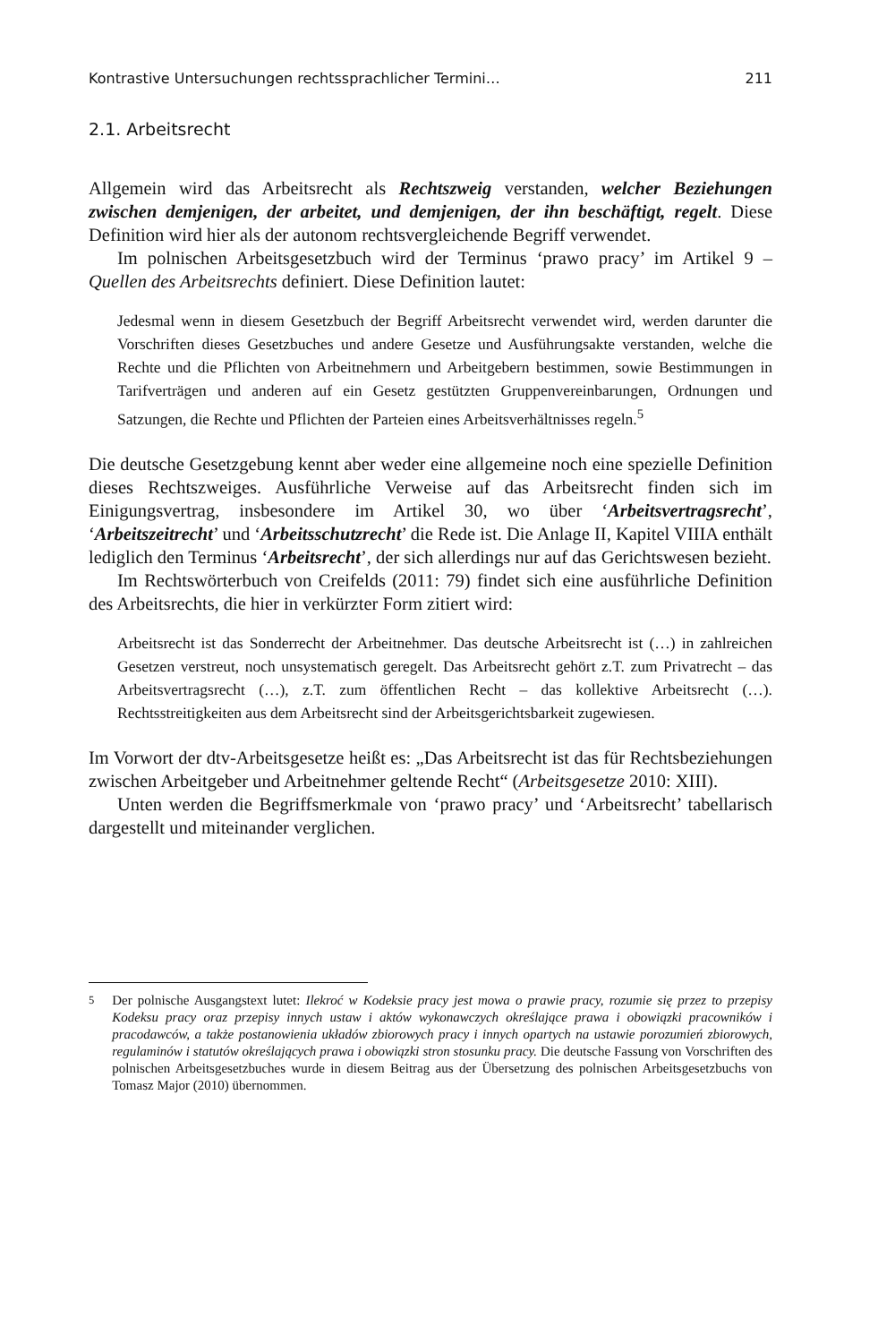Kontrastive Untersuchungen rechtssprachlicher Termini… 211
2.1. Arbeitsrecht
Allgemein wird das Arbeitsrecht als Rechtszweig verstanden, welcher Beziehungen zwischen demjenigen, der arbeitet, und demjenigen, der ihn beschäftigt, regelt. Diese Definition wird hier als der autonom rechtsvergleichende Begriff verwendet.
Im polnischen Arbeitsgesetzbuch wird der Terminus ‘prawo pracy’ im Artikel 9 – Quellen des Arbeitsrechts definiert. Diese Definition lautet:
Jedesmal wenn in diesem Gesetzbuch der Begriff Arbeitsrecht verwendet wird, werden darunter die Vorschriften dieses Gesetzbuches und andere Gesetze und Ausführungsakte verstanden, welche die Rechte und die Pflichten von Arbeitnehmern und Arbeitgebern bestimmen, sowie Bestimmungen in Tarifverträgen und anderen auf ein Gesetz gestützten Gruppenvereinbarungen, Ordnungen und Satzungen, die Rechte und Pflichten der Parteien eines Arbeitsverhältnisses regeln.<sup>5</sup>
Die deutsche Gesetzgebung kennt aber weder eine allgemeine noch eine spezielle Definition dieses Rechtszweiges. Ausführliche Verweise auf das Arbeitsrecht finden sich im Einigungsvertrag, insbesondere im Artikel 30, wo über ‘Arbeitsvertragsrecht’, ‘Arbeitszeitrecht’ und ‘Arbeitsschutzrecht’ die Rede ist. Die Anlage II, Kapitel VIIIA enthält lediglich den Terminus ‘Arbeitsrecht’, der sich allerdings nur auf das Gerichtswesen bezieht.
Im Rechtswörterbuch von Creifelds (2011: 79) findet sich eine ausführliche Definition des Arbeitsrechts, die hier in verkürzter Form zitiert wird:
Arbeitsrecht ist das Sonderrecht der Arbeitnehmer. Das deutsche Arbeitsrecht ist (…) in zahlreichen Gesetzen verstreut, noch unsystematisch geregelt. Das Arbeitsrecht gehört z.T. zum Privatrecht – das Arbeitsvertragsrecht (…), z.T. zum öffentlichen Recht – das kollektive Arbeitsrecht (…). Rechtsstreitigkeiten aus dem Arbeitsrecht sind der Arbeitsgerichtsbarkeit zugewiesen.
Im Vorwort der dtv-Arbeitsgesetze heißt es: „Das Arbeitsrecht ist das für Rechtsbeziehungen zwischen Arbeitgeber und Arbeitnehmer geltende Recht“ (Arbeitsgesetze 2010: XIII).
Unten werden die Begriffsmerkmale von ‘prawo pracy’ und ‘Arbeitsrecht’ tabellarisch dargestellt und miteinander verglichen.
<sup>5</sup> Der polnische Ausgangstext lutet: Ilekroć w Kodeksie pracy jest mowa o prawie pracy, rozumie się przez to przepisy Kodeksu pracy oraz przepisy innych ustaw i aktów wykonawczych określające prawa i obowiązki pracowników i pracodawców, a także postanowienia układów zbiorowych pracy i innych opartych na ustawie porozumień zbiorowych, regulaminów i statutów określających prawa i obowiązki stron stosunku pracy. Die deutsche Fassung von Vorschriften des polnischen Arbeitsgesetzbuches wurde in diesem Beitrag aus der Übersetzung des polnischen Arbeitsgesetzbuchs von Tomasz Major (2010) übernommen.